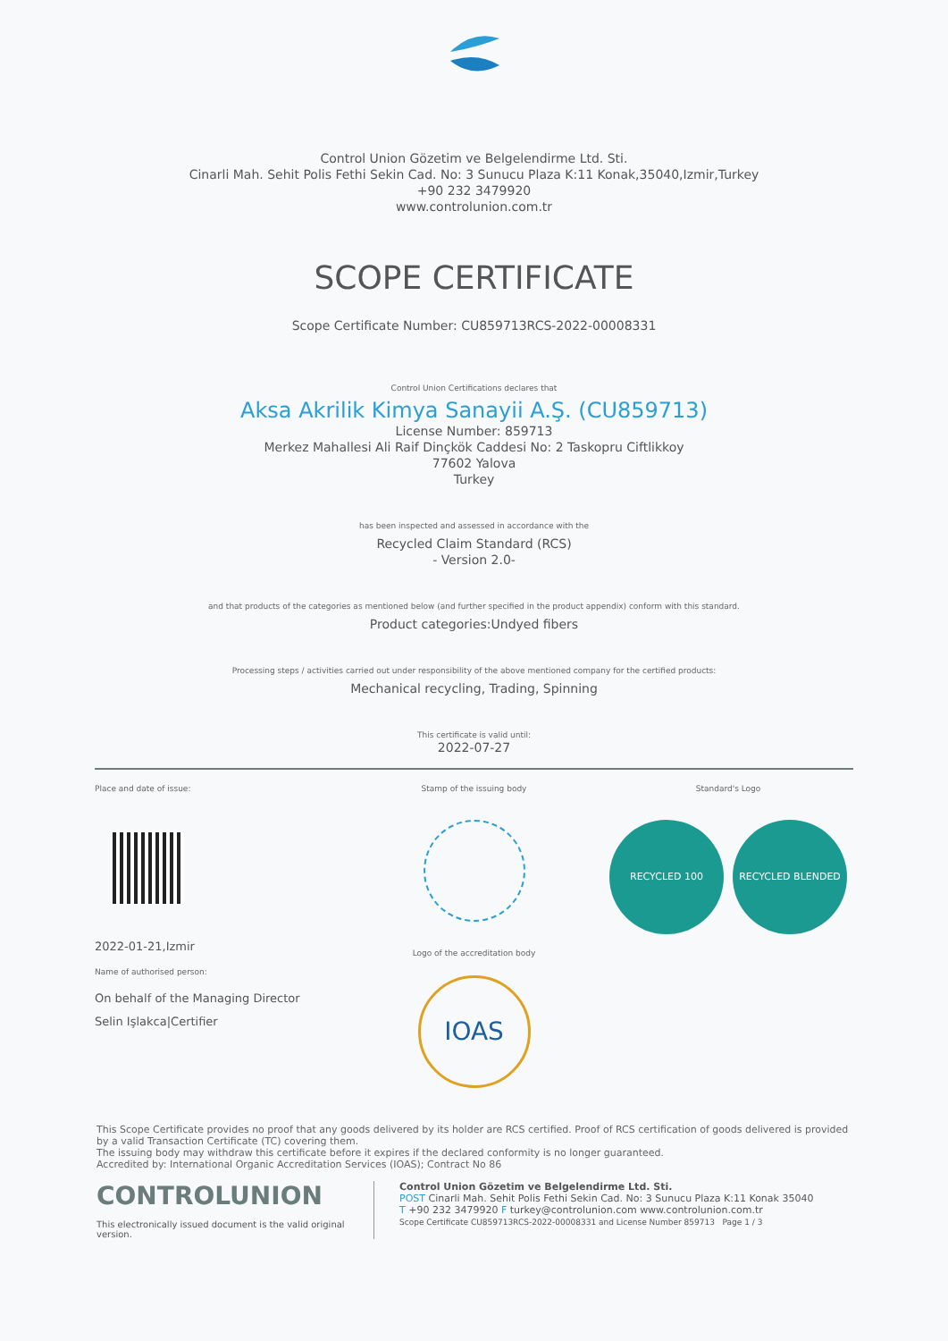Control Union Gözetim ve Belgelendirme Ltd. Sti.
Cinarli Mah. Sehit Polis Fethi Sekin Cad. No: 3 Sunucu Plaza K:11 Konak,35040,Izmir,Turkey
+90 232 3479920
www.controlunion.com.tr
SCOPE CERTIFICATE
Scope Certificate Number: CU859713RCS-2022-00008331
Control Union Certifications declares that
Aksa Akrilik Kimya Sanayii A.Ş. (CU859713)
License Number: 859713
Merkez Mahallesi Ali Raif Dinçkök Caddesi No: 2 Taskopru Ciftlikkoy
77602 Yalova
Turkey
has been inspected and assessed in accordance with the
Recycled Claim Standard (RCS)
- Version 2.0-
and that products of the categories as mentioned below (and further specified in the product appendix) conform with this standard.
Product categories:Undyed fibers
Processing steps / activities carried out under responsibility of the above mentioned company for the certified products:
Mechanical recycling, Trading, Spinning
This certificate is valid until:
2022-07-27
Place and date of issue:
2022-01-21,Izmir
Name of authorised person:
On behalf of the Managing Director
Selin Işlakca|Certifier
Stamp of the issuing body
Logo of the accreditation body
IOAS
Standard's Logo
RECYCLED 100 RECYCLED BLENDED
This Scope Certificate provides no proof that any goods delivered by its holder are RCS certified. Proof of RCS certification of goods delivered is provided by a valid Transaction Certificate (TC) covering them.
The issuing body may withdraw this certificate before it expires if the declared conformity is no longer guaranteed.
Accredited by: International Organic Accreditation Services (IOAS); Contract No 86
CONTROLUNION
This electronically issued document is the valid original version.
Control Union Gözetim ve Belgelendirme Ltd. Sti.
POST Cinarli Mah. Sehit Polis Fethi Sekin Cad. No: 3 Sunucu Plaza K:11 Konak 35040
T +90 232 3479920 F turkey@controlunion.com www.controlunion.com.tr
Scope Certificate CU859713RCS-2022-00008331 and License Number 859713 Page 1 / 3